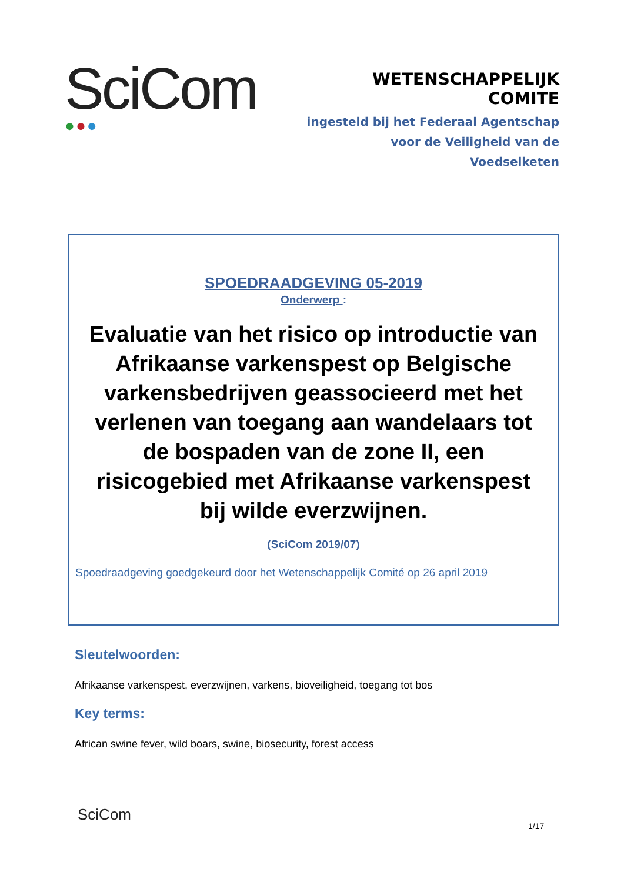SciCom ●●●
WETENSCHAPPELIJK COMITE
ingesteld bij het Federaal Agentschap
voor de Veiligheid van de Voedselketen
SPOEDRAADGEVING 05-2019
Onderwerp :
Evaluatie van het risico op introductie van Afrikaanse varkenspest op Belgische varkensbedrijven geassocieerd met het verlenen van toegang aan wandelaars tot de bospaden van de zone II, een risicogebied met Afrikaanse varkenspest bij wilde everzwijnen.
(SciCom 2019/07)
Spoedraadgeving goedgekeurd door het Wetenschappelijk Comité op 26 april 2019
Sleutelwoorden:
Afrikaanse varkenspest, everzwijnen, varkens, bioveiligheid, toegang tot bos
Key terms:
African swine fever, wild boars, swine, biosecurity, forest access
SciCom
1/17